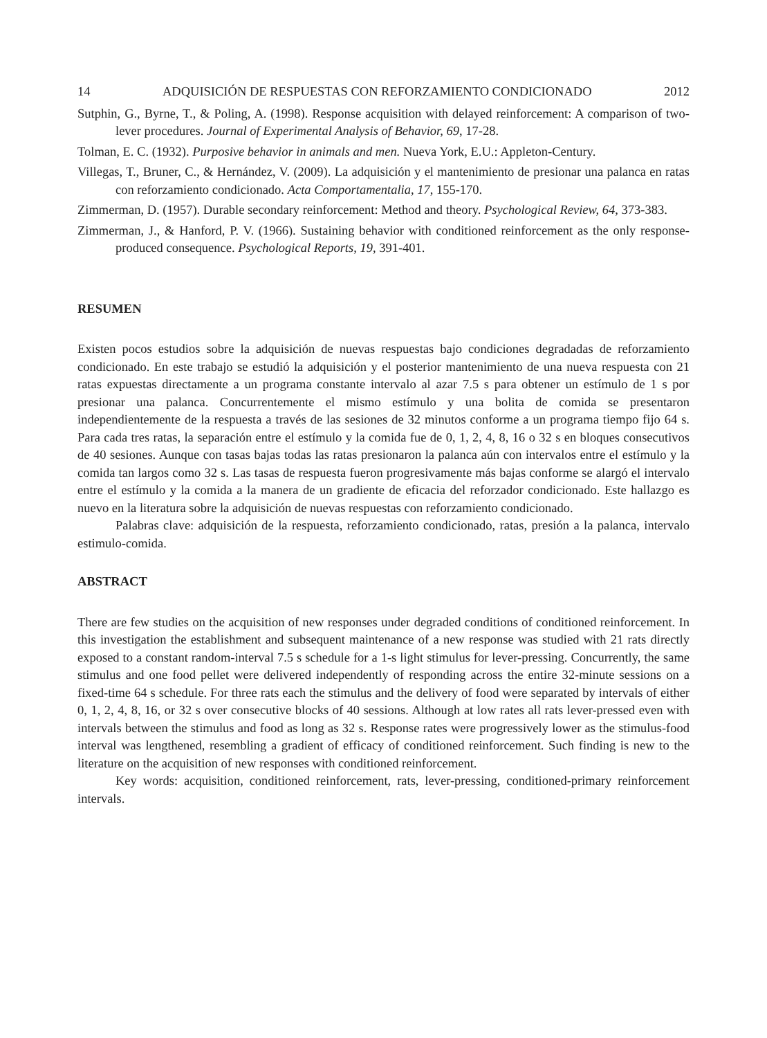14 ADQUISICIÓN DE RESPUESTAS CON REFORZAMIENTO CONDICIONADO 2012
Sutphin, G., Byrne, T., & Poling, A. (1998). Response acquisition with delayed reinforcement: A comparison of two-lever procedures. Journal of Experimental Analysis of Behavior, 69, 17-28.
Tolman, E. C. (1932). Purposive behavior in animals and men. Nueva York, E.U.: Appleton-Century.
Villegas, T., Bruner, C., & Hernández, V. (2009). La adquisición y el mantenimiento de presionar una palanca en ratas con reforzamiento condicionado. Acta Comportamentalia, 17, 155-170.
Zimmerman, D. (1957). Durable secondary reinforcement: Method and theory. Psychological Review, 64, 373-383.
Zimmerman, J., & Hanford, P. V. (1966). Sustaining behavior with conditioned reinforcement as the only response-produced consequence. Psychological Reports, 19, 391-401.
RESUMEN
Existen pocos estudios sobre la adquisición de nuevas respuestas bajo condiciones degradadas de reforzamiento condicionado. En este trabajo se estudió la adquisición y el posterior mantenimiento de una nueva respuesta con 21 ratas expuestas directamente a un programa constante intervalo al azar 7.5 s para obtener un estímulo de 1 s por presionar una palanca. Concurrentemente el mismo estímulo y una bolita de comida se presentaron independientemente de la respuesta a través de las sesiones de 32 minutos conforme a un programa tiempo fijo 64 s. Para cada tres ratas, la separación entre el estímulo y la comida fue de 0, 1, 2, 4, 8, 16 o 32 s en bloques consecutivos de 40 sesiones. Aunque con tasas bajas todas las ratas presionaron la palanca aún con intervalos entre el estímulo y la comida tan largos como 32 s. Las tasas de respuesta fueron progresivamente más bajas conforme se alargó el intervalo entre el estímulo y la comida a la manera de un gradiente de eficacia del reforzador condicionado. Este hallazgo es nuevo en la literatura sobre la adquisición de nuevas respuestas con reforzamiento condicionado.
Palabras clave: adquisición de la respuesta, reforzamiento condicionado, ratas, presión a la palanca, intervalo estimulo-comida.
ABSTRACT
There are few studies on the acquisition of new responses under degraded conditions of conditioned reinforcement. In this investigation the establishment and subsequent maintenance of a new response was studied with 21 rats directly exposed to a constant random-interval 7.5 s schedule for a 1-s light stimulus for lever-pressing. Concurrently, the same stimulus and one food pellet were delivered independently of responding across the entire 32-minute sessions on a fixed-time 64 s schedule. For three rats each the stimulus and the delivery of food were separated by intervals of either 0, 1, 2, 4, 8, 16, or 32 s over consecutive blocks of 40 sessions. Although at low rates all rats lever-pressed even with intervals between the stimulus and food as long as 32 s. Response rates were progressively lower as the stimulus-food interval was lengthened, resembling a gradient of efficacy of conditioned reinforcement. Such finding is new to the literature on the acquisition of new responses with conditioned reinforcement.
Key words: acquisition, conditioned reinforcement, rats, lever-pressing, conditioned-primary reinforcement intervals.